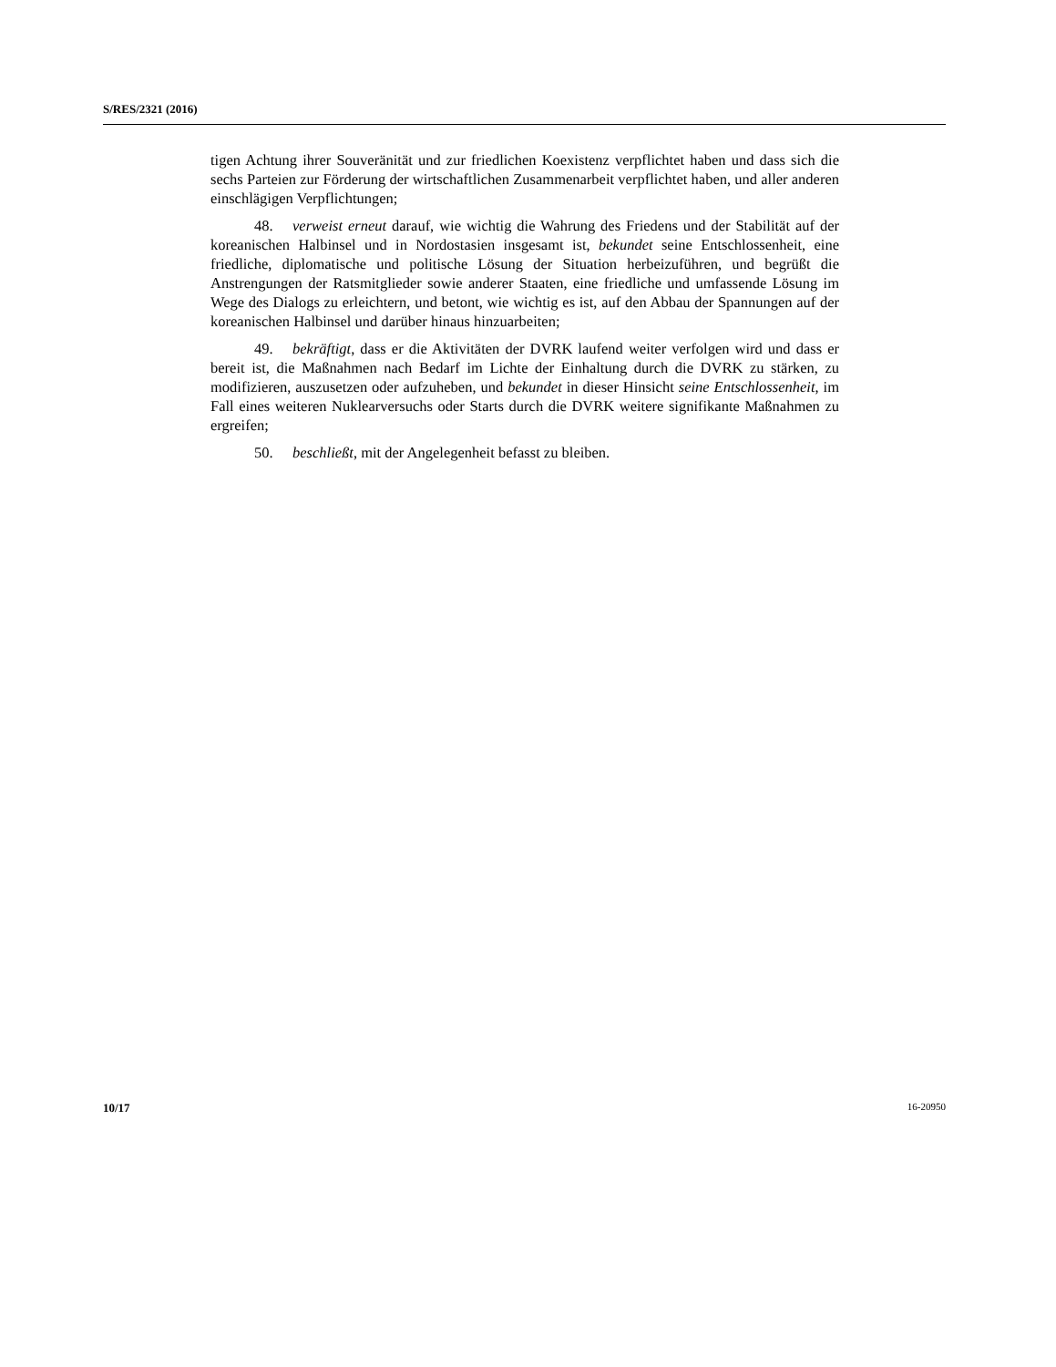S/RES/2321 (2016)
tigen Achtung ihrer Souveränität und zur friedlichen Koexistenz verpflichtet haben und dass sich die sechs Parteien zur Förderung der wirtschaftlichen Zusammenarbeit verpflichtet haben, und aller anderen einschlägigen Verpflichtungen;
48. verweist erneut darauf, wie wichtig die Wahrung des Friedens und der Stabilität auf der koreanischen Halbinsel und in Nordostasien insgesamt ist, bekundet seine Entschlossenheit, eine friedliche, diplomatische und politische Lösung der Situation herbeizuführen, und begrüßt die Anstrengungen der Ratsmitglieder sowie anderer Staaten, eine friedliche und umfassende Lösung im Wege des Dialogs zu erleichtern, und betont, wie wichtig es ist, auf den Abbau der Spannungen auf der koreanischen Halbinsel und darüber hinaus hinzuarbeiten;
49. bekräftigt, dass er die Aktivitäten der DVRK laufend weiter verfolgen wird und dass er bereit ist, die Maßnahmen nach Bedarf im Lichte der Einhaltung durch die DVRK zu stärken, zu modifizieren, auszusetzen oder aufzuheben, und bekundet in dieser Hinsicht seine Entschlossenheit, im Fall eines weiteren Nuklearversuchs oder Starts durch die DVRK weitere signifikante Maßnahmen zu ergreifen;
50. beschließt, mit der Angelegenheit befasst zu bleiben.
10/17 16-20950